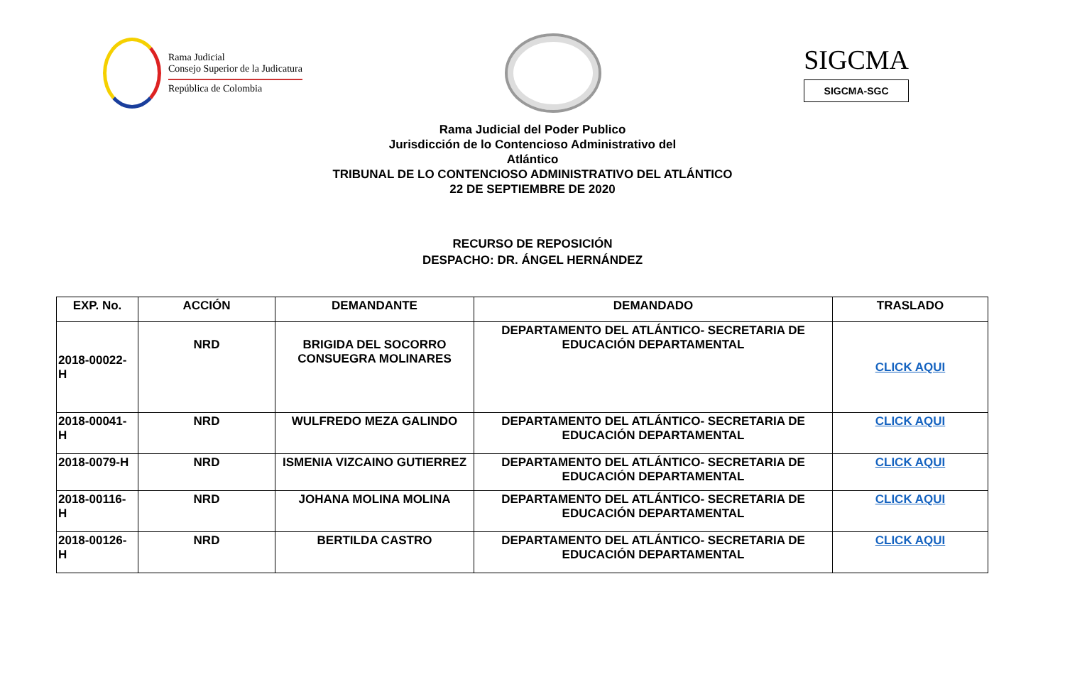Rama Judicial
Consejo Superior de la Judicatura
República de Colombia
SIGCMA
SIGCMA-SGC
Rama Judicial del Poder Publico
Jurisdicción de lo Contencioso Administrativo del
Atlántico
TRIBUNAL DE LO CONTENCIOSO ADMINISTRATIVO DEL ATLÁNTICO
22 DE SEPTIEMBRE DE 2020
RECURSO DE REPOSICIÓN
DESPACHO: DR. ÁNGEL HERNÁNDEZ
| EXP. No. | ACCIÓN | DEMANDANTE | DEMANDADO | TRASLADO |
| --- | --- | --- | --- | --- |
| 2018-00022- H | NRD | BRIGIDA DEL SOCORRO CONSUEGRA MOLINARES | DEPARTAMENTO DEL ATLÁNTICO- SECRETARIA DE EDUCACIÓN DEPARTAMENTAL | CLICK AQUI |
| 2018-00041- H | NRD | WULFREDO MEZA GALINDO | DEPARTAMENTO DEL ATLÁNTICO- SECRETARIA DE EDUCACIÓN DEPARTAMENTAL | CLICK AQUI |
| 2018-0079-H | NRD | ISMENIA VIZCAINO GUTIERREZ | DEPARTAMENTO DEL ATLÁNTICO- SECRETARIA DE EDUCACIÓN DEPARTAMENTAL | CLICK AQUI |
| 2018-00116- H | NRD | JOHANA MOLINA MOLINA | DEPARTAMENTO DEL ATLÁNTICO- SECRETARIA DE EDUCACIÓN DEPARTAMENTAL | CLICK AQUI |
| 2018-00126- H | NRD | BERTILDA CASTRO | DEPARTAMENTO DEL ATLÁNTICO- SECRETARIA DE EDUCACIÓN DEPARTAMENTAL | CLICK AQUI |